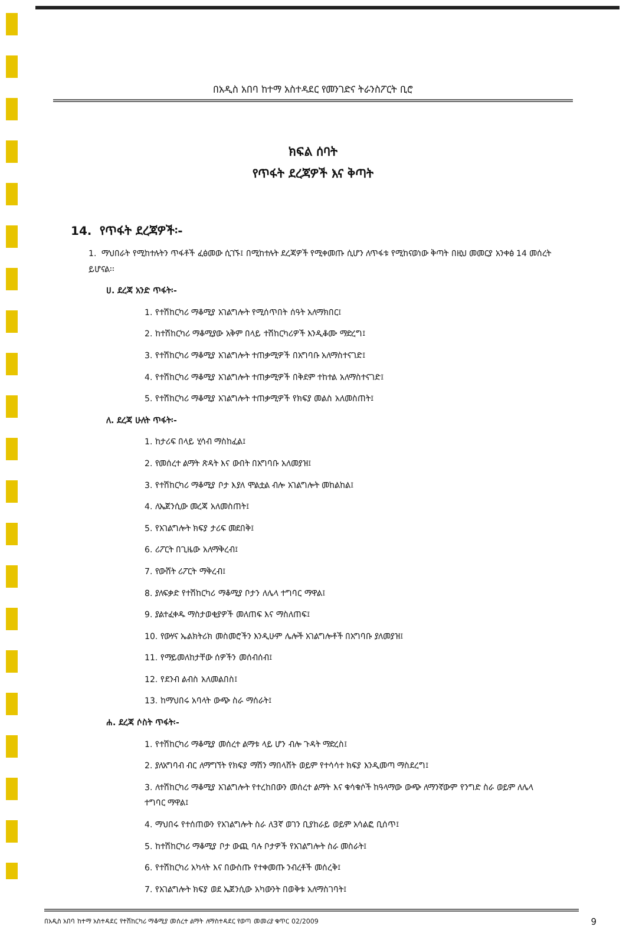በአዲስ አበባ ከተማ አስተዳደር የመንገድና ትራንስፖርት ቢሮ
ክፍል ሰባት
የጥፋት ደረጃዎች እና ቅጣት
14. የጥፋት ደረጃዎች፡-
1. ማህበራት የሚከተሉትን ጥፋቶች ፈፅመው ሲገኙ፤ በሚከተሉት ደረጃዎች የሚቀመጡ ሲሆን ለጥፋቱ የሚከናወነው ቅጣት በዚህ መመርያ አንቀፅ 14 መሰረት ይሆናል፡፡
ሀ. ደረጃ አንድ ጥፋት፡-
1. የተሽከርካሪ ማቆሚያ አገልግሎት የሚሰጥበት ሰዓት አለማክበር፤
2. ከተሽከርካሪ ማቆሚያው አቅም በላይ ተሽከርካሪዎች እንዲቆሙ ማድረግ፤
3. የተሽከርካሪ ማቆሚያ አገልግሎት ተጠቃሚዎች በአግባቡ አለማስተናገድ፤
4. የተሽከርካሪ ማቆሚያ አገልግሎት ተጠቃሚዎች በቅደም ተከተል አለማስተናገድ፤
5. የተሽከርካሪ ማቆሚያ አገልግሎት ተጠቃሚዎች የክፍያ መልስ አለመስጠት፤
ለ. ደረጃ ሁለት ጥፋት፡-
1. ከታሪፍ በላይ ሂሳብ ማስከፈል፤
2. የመሰረተ ልማት ጽዳት እና ውበት በአግባቡ አለመያዝ፤
3. የተሽከርካሪ ማቆሚያ ቦታ እያለ ሞልቷል ብሎ አገልግሎት መከልከል፤
4. ለኤጀንሲው መረጃ አለመስጠት፤
5. የአገልግሎት ክፍያ ታሪፍ መደበቅ፤
6. ሪፖርት በጊዜው አለማቅረብ፤
7. የውሸት ሪፖርት ማቅረብ፤
8. ያለፍቃድ የተሽከርካሪ ማቆሚያ ቦታን ለሌላ ተግባር ማዋል፤
9. ያልተፈቀዱ ማስታወቂያዎች መለጠፍ እና ማስለጠፍ፤
10. የውሃና ኤልክትሪክ መስመሮችን እንዲሁም ሌሎች አገልግሎቶች በአግባቡ ያለመያዝ፤
11. የማይመለከታቸው ሰዎችን መሰብሰብ፤
12. የደንብ ልብስ አለመልበስ፤
13. ከማህበሩ አባላት ውጭ ስራ ማሰራት፤
ሐ. ደረጃ ሶስት ጥፋት፡-
1. የተሽከርካሪ ማቆሚያ መሰረተ ልማቱ ላይ ሆን ብሎ ጉዳት ማድረስ፤
2. ያለአግባብ ብር ለማግኘት የክፍያ ማሽን ማበላሸት ወይም የተሳሳተ ክፍያ እንዲመጣ ማስደረግ፤
3. ለተሽከርካሪ ማቆሚያ አገልግሎት የተረከበውን መሰረተ ልማት እና ቁሳቁሶች ከዓላማው ውጭ ለማንኛውም የንግድ ስራ ወይም ለሌላ ተግባር ማዋል፤
4. ማህበሩ የተሰጠውን የአገልግሎት ስራ ለ3ኛ ወገን ቢያከራይ ወይም አሳልፎ ቢሰጥ፤
5. ከተሽከርካሪ ማቆሚያ ቦታ ውጪ ባሉ ቦታዎች የአገልግሎት ስራ መስራት፤
6. የተሽከርካሪ አካላት እና በውስጡ የተቀመጡ ንብረቶች መሰረቅ፤
7. የአገልግሎት ክፍያ ወደ ኤጀንሲው አካውንት በወቅቱ አለማስገባት፤
በአዲስ አበባ ከተማ አስተዳደር የተሽከርካሪ ማቆሚያ መሰረተ ልማት ለማስተዳደር የወጣ መመሪያ ቁጥር 02/2009 9